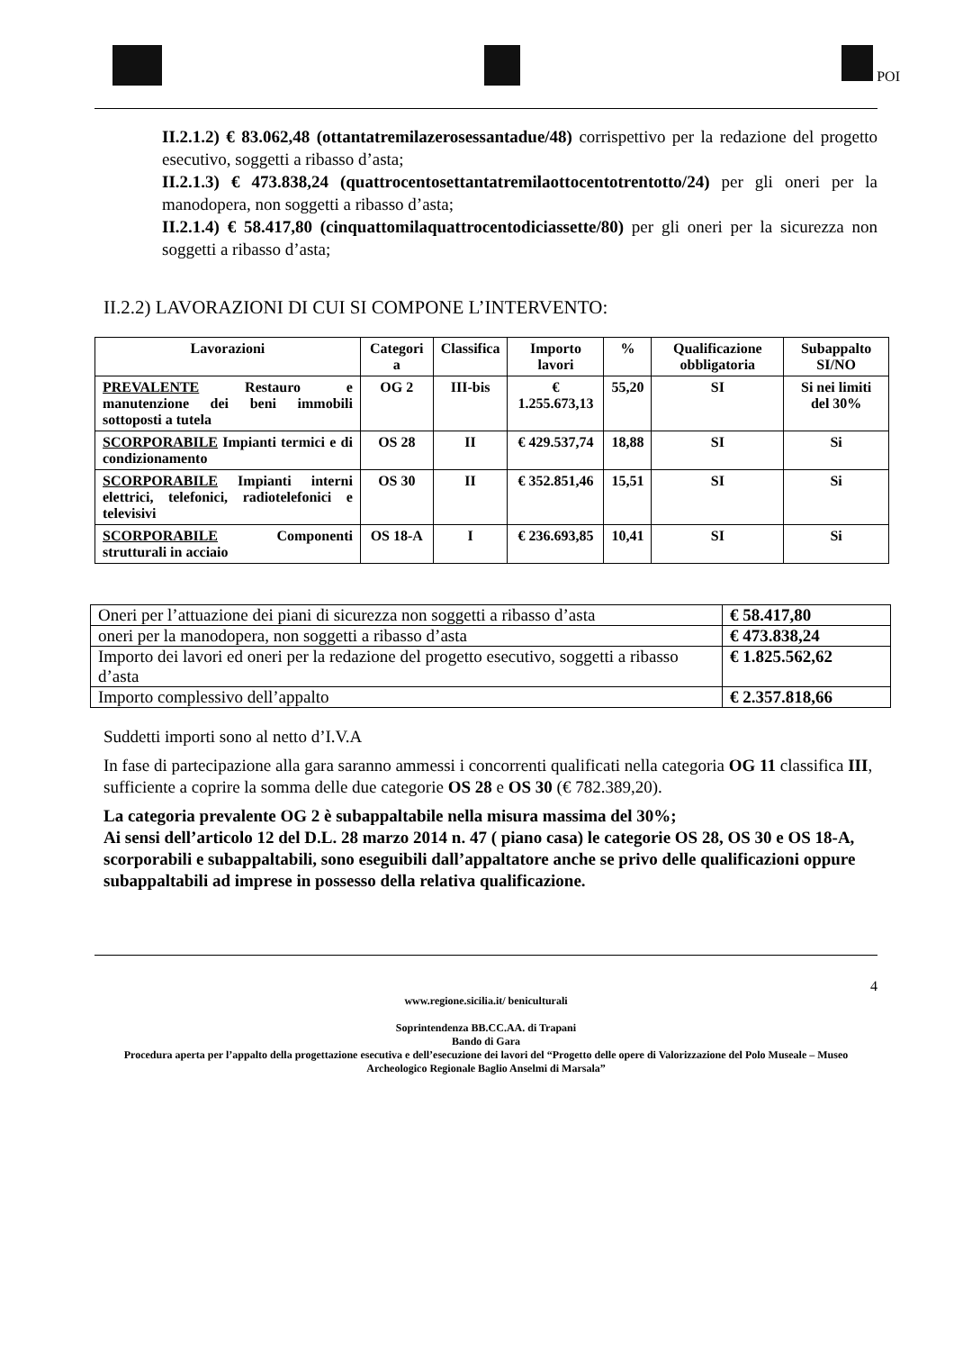POI
II.2.1.2) € 83.062,48 (ottantatremilazerosessantadue/48) corrispettivo per la redazione del progetto esecutivo, soggetti a ribasso d’asta;
II.2.1.3) € 473.838,24 (quattrocentosettantatremilaottocentotrentotto/24) per gli oneri per la manodopera, non soggetti a ribasso d’asta;
II.2.1.4) € 58.417,80 (cinquattomilaquattrocentodiciassette/80) per gli oneri per la sicurezza non soggetti a ribasso d’asta;
II.2.2) LAVORAZIONI DI CUI SI COMPONE L’INTERVENTO:
| Lavorazioni | Categori a | Classifica | Importo lavori | % | Qualificazione obbligatoria | Subappalto SI/NO |
| --- | --- | --- | --- | --- | --- | --- |
| PREVALENTE Restauro e manutenzione dei beni immobili sottoposti a tutela | OG 2 | III-bis | € 1.255.673,13 | 55,20 | SI | Si nei limiti del 30% |
| SCORPORABILE Impianti termici e di condizionamento | OS 28 | II | € 429.537,74 | 18,88 | SI | Si |
| SCORPORABILE Impianti interni elettrici, telefonici, radiotelefonici e televisivi | OS 30 | II | € 352.851,46 | 15,51 | SI | Si |
| SCORPORABILE Componenti strutturali in acciaio | OS 18-A | I | € 236.693,85 | 10,41 | SI | Si |
| Oneri per l’attuazione dei piani di sicurezza non soggetti a ribasso d’asta | € 58.417,80 |
| oneri per la manodopera, non soggetti a ribasso d’asta | € 473.838,24 |
| Importo dei lavori ed oneri per la redazione del progetto esecutivo, soggetti a ribasso d’asta | € 1.825.562,62 |
| Importo complessivo dell’appalto | € 2.357.818,66 |
Suddetti importi sono al netto d’I.V.A
In fase di partecipazione alla gara saranno ammessi i concorrenti qualificati nella categoria OG 11 classifica III, sufficiente a coprire la somma delle due categorie OS 28 e OS 30 (€ 782.389,20).
La categoria prevalente OG 2 è subappaltabile nella misura massima del 30%;
Ai sensi dell’articolo 12 del D.L. 28 marzo 2014 n. 47 ( piano casa) le categorie OS 28, OS 30 e OS 18-A, scorporabili e subappaltabili, sono eseguibili dall’appaltatore anche se privo delle qualificazioni oppure subappaltabili ad imprese in possesso della relativa qualificazione.
4
www.regione.sicilia.it/ beniculturali
Soprintendenza BB.CC.AA. di Trapani
Bando di Gara
Procedura aperta per l’appalto della progettazione esecutiva e dell’esecuzione dei lavori del “Progetto delle opere di Valorizzazione del Polo Museale – Museo Archeologico Regionale Baglio Anselmi di Marsala”